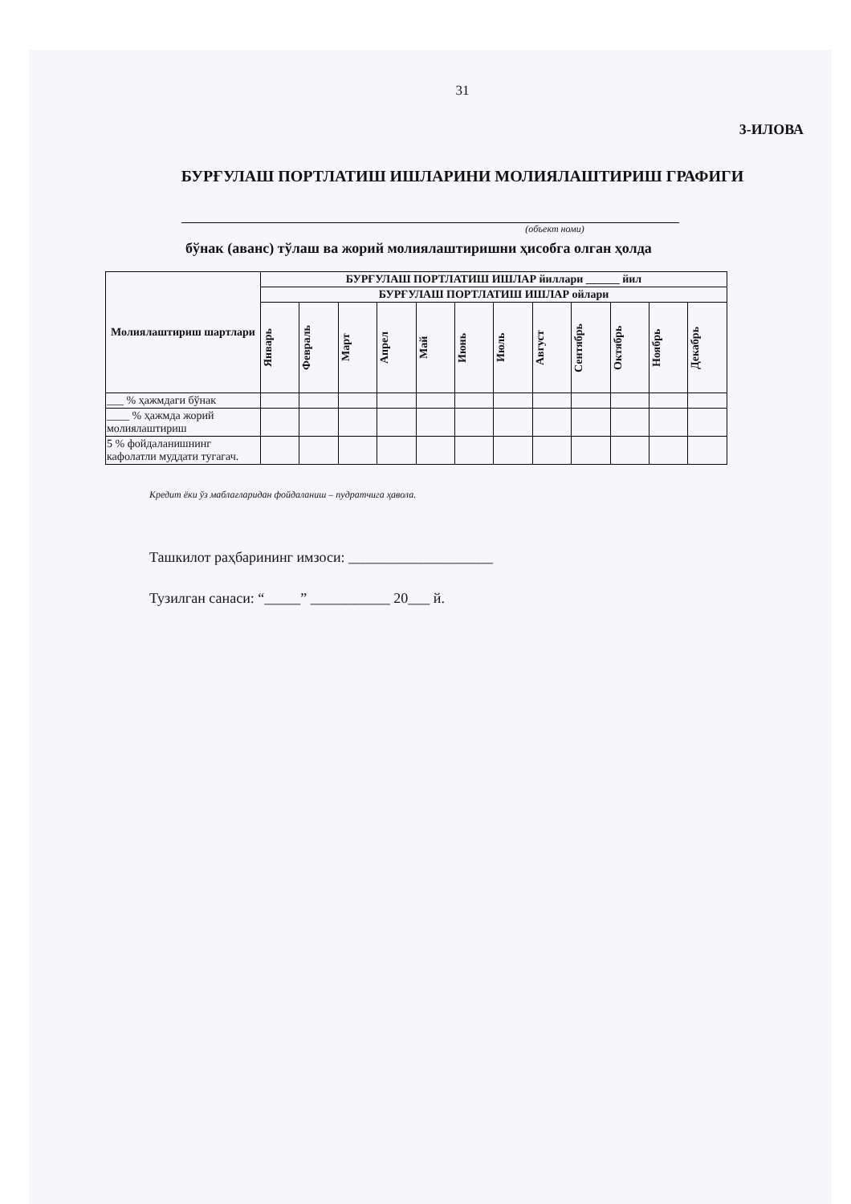31
3-ИЛОВА
БУРҒУЛАШ ПОРТЛАТИШ ИШЛАРИНИ МОЛИЯЛАШТИРИШ ГРАФИГИ
(объект номи)
бўнак (аванс) тўлаш ва жорий молиялаштиришни ҳисобга олган ҳолда
| Молиялаштириш шартлари | БУРҒУЛАШ ПОРТЛАТИШ ИШЛАР йиллари ______ йил | | | | | | | | | | | |
| --- | --- | --- | --- | --- | --- | --- | --- | --- | --- | --- | --- | --- |
| | БУРҒУЛАШ ПОРТЛАТИШ ИШЛАР ойлари | | | | | | | | | | | |
| | Январь | Февраль | Март | Апрел | Май | Июнь | Июль | Август | Сентябрь | Октябрь | Ноябрь | Декабрь |
| ___ % ҳажмдаги бўнак | | | | | | | | | | | | |
| ____ % ҳажмда жорий молиялаштириш | | | | | | | | | | | | |
| 5 % фойдаланишнинг кафолатли муддати тугагач. | | | | | | | | | | | | |
Кредит ёки ўз маблағларидан фойдаланиш – пудратчига ҳавола.
Ташкилот раҳбарининг имзоси: ____________________
Тузилган санаси: “_____” ___________ 20___ й.